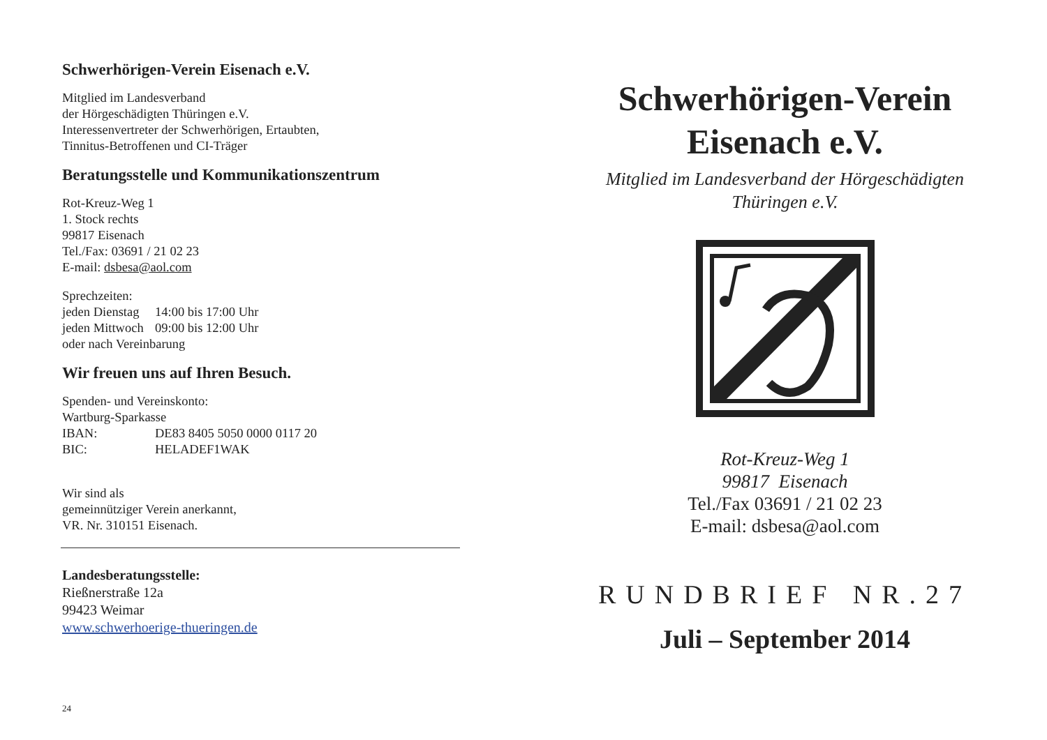Schwerhörigen-Verein Eisenach e.V.
Mitglied im Landesverband
der Hörgeschädigten Thüringen e.V.
Interessenvertreter der Schwerhörigen, Ertaubten,
Tinnitus-Betroffenen und CI-Träger
Beratungsstelle und Kommunikationszentrum
Rot-Kreuz-Weg 1
1. Stock rechts
99817 Eisenach
Tel./Fax: 03691 / 21 02 23
E-mail: dsbesa@aol.com
Sprechzeiten:
| jeden Dienstag | 14:00 bis 17:00 Uhr |
| jeden Mittwoch | 09:00 bis 12:00 Uhr |
| oder nach Vereinbarung | |
Wir freuen uns auf Ihren Besuch.
Spenden- und Vereinskonto:
Wartburg-Sparkasse
| IBAN: | DE83 8405 5050 0000 0117 20 |
| BIC: | HELADEF1WAK |
Wir sind als
gemeinnütziger Verein anerkannt,
VR. Nr. 310151 Eisenach.
Landesberatungsstelle:
Rießnerstraße 12a
99423 Weimar
www.schwerhoerige-thueringen.de
24
Schwerhörigen-Verein
Eisenach e.V.
Mitglied im Landesverband der Hörgeschädigten
Thüringen e.V.
Rot-Kreuz-Weg 1
99817 Eisenach
Tel./Fax 03691 / 21 02 23
E-mail: dsbesa@aol.com
RUNDBRIEF NR.27
Juli – September 2014